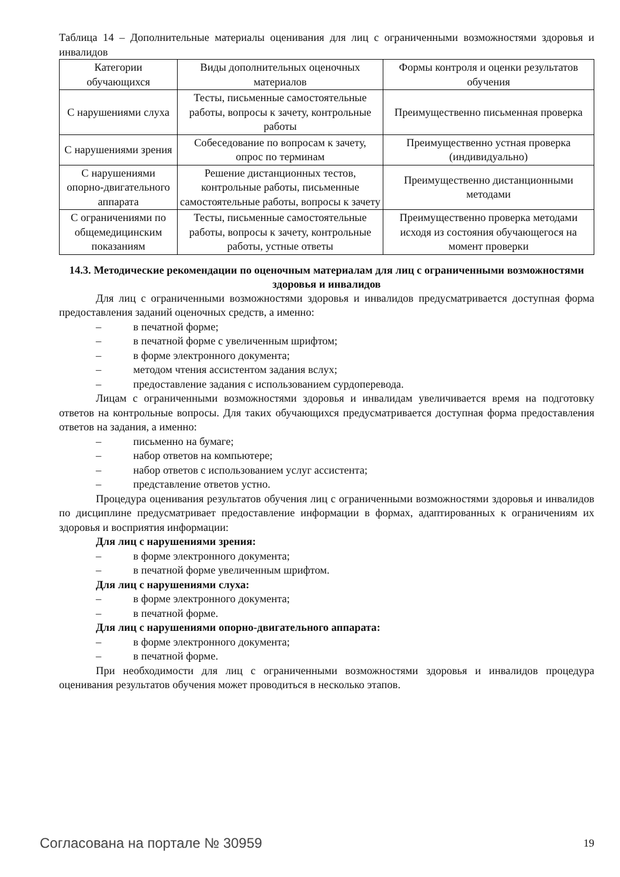Таблица 14 – Дополнительные материалы оценивания для лиц с ограниченными возможностями здоровья и инвалидов
| Категории обучающихся | Виды дополнительных оценочных материалов | Формы контроля и оценки результатов обучения |
| С нарушениями слуха | Тесты, письменные самостоятельные работы, вопросы к зачету, контрольные работы | Преимущественно письменная проверка |
| С нарушениями зрения | Собеседование по вопросам к зачету, опрос по терминам | Преимущественно устная проверка (индивидуально) |
| С нарушениями опорно-двигательного аппарата | Решение дистанционных тестов, контрольные работы, письменные самостоятельные работы, вопросы к зачету | Преимущественно дистанционными методами |
| С ограничениями по общемедицинским показаниям | Тесты, письменные самостоятельные работы, вопросы к зачету, контрольные работы, устные ответы | Преимущественно проверка методами исходя из состояния обучающегося на момент проверки |
14.3. Методические рекомендации по оценочным материалам для лиц с ограниченными возможностями здоровья и инвалидов
Для лиц с ограниченными возможностями здоровья и инвалидов предусматривается доступная форма предоставления заданий оценочных средств, а именно:
– в печатной форме;
– в печатной форме с увеличенным шрифтом;
– в форме электронного документа;
– методом чтения ассистентом задания вслух;
– предоставление задания с использованием сурдоперевода.
Лицам с ограниченными возможностями здоровья и инвалидам увеличивается время на подготовку ответов на контрольные вопросы. Для таких обучающихся предусматривается доступная форма предоставления ответов на задания, а именно:
– письменно на бумаге;
– набор ответов на компьютере;
– набор ответов с использованием услуг ассистента;
– представление ответов устно.
Процедура оценивания результатов обучения лиц с ограниченными возможностями здоровья и инвалидов по дисциплине предусматривает предоставление информации в формах, адаптированных к ограничениям их здоровья и восприятия информации:
Для лиц с нарушениями зрения:
– в форме электронного документа;
– в печатной форме увеличенным шрифтом.
Для лиц с нарушениями слуха:
– в форме электронного документа;
– в печатной форме.
Для лиц с нарушениями опорно-двигательного аппарата:
– в форме электронного документа;
– в печатной форме.
При необходимости для лиц с ограниченными возможностями здоровья и инвалидов процедура оценивания результатов обучения может проводиться в несколько этапов.
Согласована на портале № 30959 19